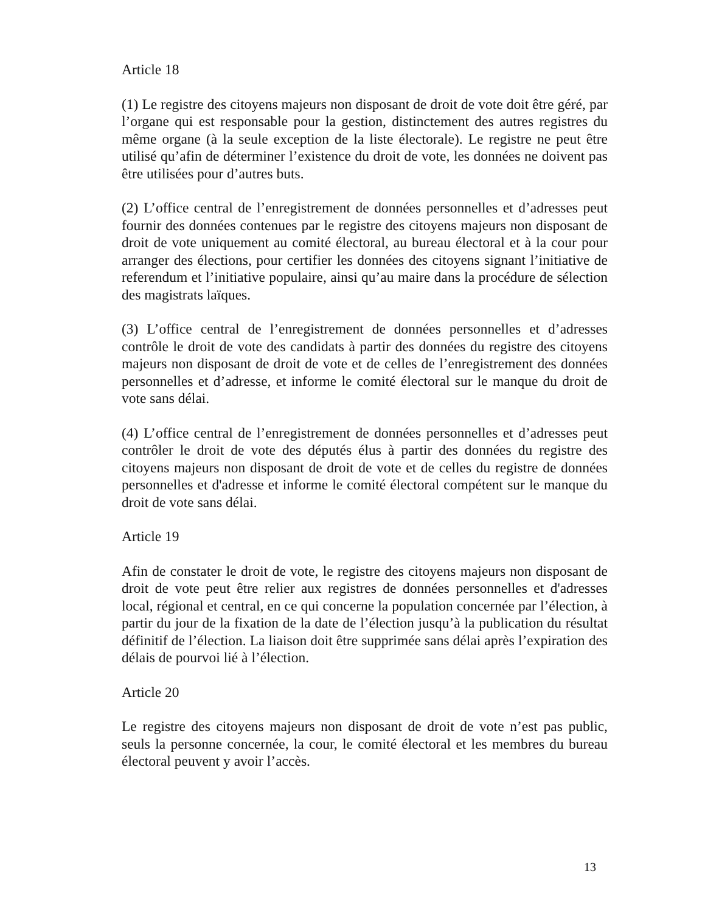Article 18
(1) Le registre des citoyens majeurs non disposant de droit de vote doit être géré, par l’organe qui est responsable pour la gestion, distinctement des autres registres du même organe (à la seule exception de la liste électorale). Le registre ne peut être utilisé qu’afin de déterminer l’existence du droit de vote, les données ne doivent pas être utilisées pour d’autres buts.
(2) L’office central de l’enregistrement de données personnelles et d’adresses peut fournir des données contenues par le registre des citoyens majeurs non disposant de droit de vote uniquement au comité électoral, au bureau électoral et à la cour pour arranger des élections, pour certifier les données des citoyens signant l’initiative de referendum et l’initiative populaire, ainsi qu’au maire dans la procédure de sélection des magistrats laïques.
(3) L’office central de l’enregistrement de données personnelles et d’adresses contrôle le droit de vote des candidats à partir des données du registre des citoyens majeurs non disposant de droit de vote et de celles de l’enregistrement des données personnelles et d’adresse, et informe le comité électoral sur le manque du droit de vote sans délai.
(4) L’office central de l’enregistrement de données personnelles et d’adresses peut contrôler le droit de vote des députés élus à partir des données du registre des citoyens majeurs non disposant de droit de vote et de celles du registre de données personnelles et d'adresse et informe le comité électoral compétent sur le manque du droit de vote sans délai.
Article 19
Afin de constater le droit de vote, le registre des citoyens majeurs non disposant de droit de vote peut être relier aux registres de données personnelles et d'adresses local, régional et central, en ce qui concerne la population concernée par l’élection, à partir du jour de la fixation de la date de l’élection jusqu’à la publication du résultat définitif de l’élection. La liaison doit être supprimée sans délai après l’expiration des délais de pourvoi lié à l’élection.
Article 20
Le registre des citoyens majeurs non disposant de droit de vote n’est pas public, seuls la personne concernée, la cour, le comité électoral et les membres du bureau électoral peuvent y avoir l’accès.
13